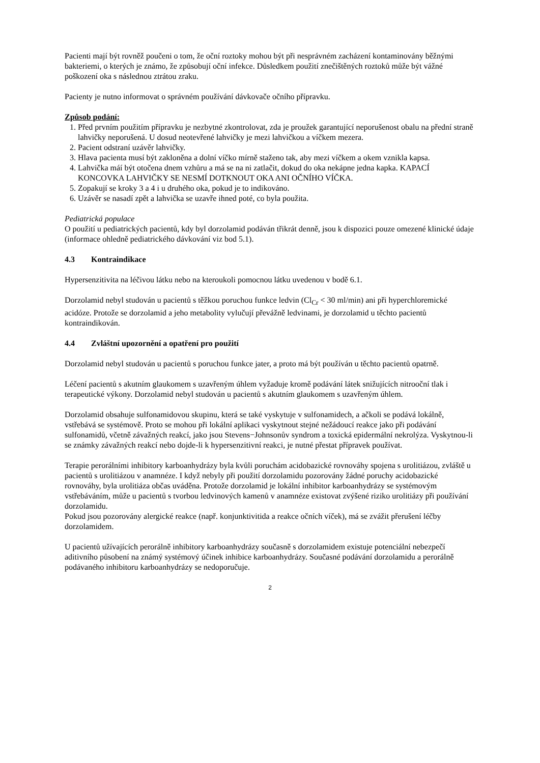Pacienti mají být rovněž poučeni o tom, že oční roztoky mohou být při nesprávném zacházení kontaminovány běžnými bakteriemi, o kterých je známo, že způsobují oční infekce. Důsledkem použití znečištěných roztoků může být vážné poškození oka s následnou ztrátou zraku.
Pacienty je nutno informovat o správném používání dávkovače očního přípravku.
Způsob podání:
1. Před prvním použitím přípravku je nezbytné zkontrolovat, zda je proužek garantující neporušenost obalu na přední straně lahvičky neporušená. U dosud neotevřené lahvičky je mezi lahvičkou a víčkem mezera.
2. Pacient odstraní uzávěr lahvičky.
3. Hlava pacienta musí být zakloněna a dolní víčko mírně staženo tak, aby mezi víčkem a okem vznikla kapsa.
4. Lahvička máí být otočena dnem vzhůru a má se na ni zatlačit, dokud do oka nekápne jedna kapka. KAPACÍ KONCOVKA LAHVIČKY SE NESMÍ DOTKNOUT OKA ANI OČNÍHO VÍČKA.
5. Zopakují se kroky 3 a 4 i u druhého oka, pokud je to indikováno.
6. Uzávěr se nasadí zpět a lahvička se uzavře ihned poté, co byla použita.
Pediatrická populace
O použití u pediatrických pacientů, kdy byl dorzolamid podáván třikrát denně, jsou k dispozici pouze omezené klinické údaje (informace ohledně pediatrického dávkování viz bod 5.1).
4.3 Kontraindikace
Hypersenzitivita na léčivou látku nebo na kteroukoli pomocnou látku uvedenou v bodě 6.1.
Dorzolamid nebyl studován u pacientů s těžkou poruchou funkce ledvin (Cl<sub>Cr</sub> < 30 ml/min) ani při hyperchloremické acidóze. Protože se dorzolamid a jeho metabolity vylučují převážně ledvinami, je dorzolamid u těchto pacientů kontraindikován.
4.4 Zvláštní upozornění a opatření pro použití
Dorzolamid nebyl studován u pacientů s poruchou funkce jater, a proto má být používán u těchto pacientů opatrně.
Léčení pacientů s akutním glaukomem s uzavřeným úhlem vyžaduje kromě podávání látek snižujících nitrooční tlak i terapeutické výkony. Dorzolamid nebyl studován u pacientů s akutním glaukomem s uzavřeným úhlem.
Dorzolamid obsahuje sulfonamidovou skupinu, která se také vyskytuje v sulfonamidech, a ačkoli se podává lokálně, vstřebává se systémově. Proto se mohou při lokální aplikaci vyskytnout stejné nežádoucí reakce jako při podávání sulfonamidů, včetně závažných reakcí, jako jsou Stevens−Johnsonův syndrom a toxická epidermální nekrolýza. Vyskytnou-li se známky závažných reakcí nebo dojde-li k hypersenzitivní reakci, je nutné přestat přípravek používat.
Terapie perorálními inhibitory karboanhydrázy byla kvůli poruchám acidobazické rovnováhy spojena s urolitiázou, zvláště u pacientů s urolitiázou v anamnéze. I když nebyly při použití dorzolamidu pozorovány žádné poruchy acidobazické rovnováhy, byla urolitiáza občas uváděna. Protože dorzolamid je lokální inhibitor karboanhydrázy se systémovým vstřebáváním, může u pacientů s tvorbou ledvinových kamenů v anamnéze existovat zvýšené riziko urolitiázy při používání dorzolamidu.
Pokud jsou pozorovány alergické reakce (např. konjunktivitida a reakce očních víček), má se zvážit přerušení léčby dorzolamidem.
U pacientů užívajících perorálně inhibitory karboanhydrázy současně s dorzolamidem existuje potenciální nebezpečí aditivního působení na známý systémový účinek inhibice karboanhydrázy. Současné podávání dorzolamidu a perorálně podávaného inhibitoru karboanhydrázy se nedoporučuje.
2